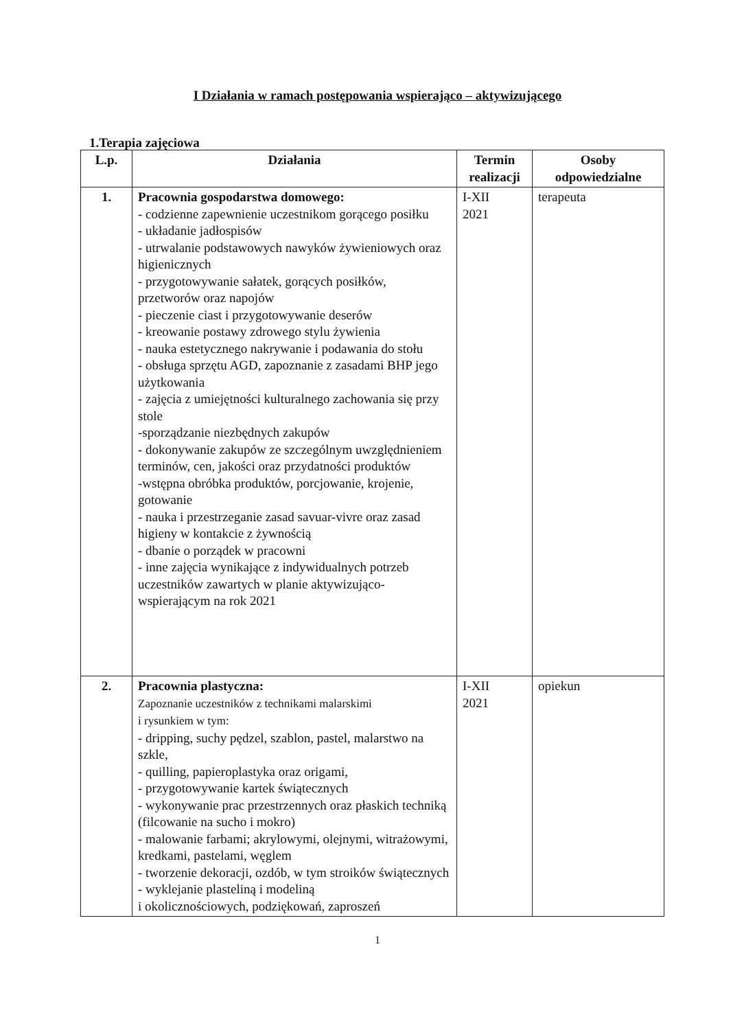I Działania w ramach postępowania wspierająco – aktywizującego
1.Terapia zajęciowa
| L.p. | Działania | Termin realizacji | Osoby odpowiedzialne |
| --- | --- | --- | --- |
| 1. | Pracownia gospodarstwa domowego: - codzienne zapewnienie uczestnikom gorącego posiłku - układanie jadłospisów - utrwalanie podstawowych nawyków żywieniowych oraz higienicznych - przygotowywanie sałatek, gorących posiłków, przetworów oraz napojów - pieczenie ciast i przygotowywanie deserów - kreowanie postawy zdrowego stylu żywienia - nauka estetycznego nakrywanie i podawania do stołu - obsługa sprzętu AGD, zapoznanie z zasadami BHP jego użytkowania - zajęcia z umiejętności kulturalnego zachowania się przy stole -sporządzanie niezbędnych zakupów - dokonywanie zakupów ze szczególnym uwzględnieniem terminów, cen, jakości oraz przydatności produktów -wstępna obróbka produktów, porcjowanie, krojenie, gotowanie - nauka i przestrzeganie zasad savuar-vivre oraz zasad higieny w kontakcie z żywnością - dbanie o porządek w pracowni - inne zajęcia wynikające z indywidualnych potrzeb uczestników zawartych w planie aktywizująco-wspierającym na rok 2021 | I-XII 2021 | terapeuta |
| 2. | Pracownia plastyczna: Zapoznanie uczestników z technikami malarskimi i rysunkiem w tym: - dripping, suchy pędzel, szablon, pastel, malarstwo na szkle, - quilling, papieroplastyka oraz origami, - przygotowywanie kartek świątecznych - wykonywanie prac przestrzennych oraz płaskich techniką (filcowanie na sucho i mokro) - malowanie farbami; akrylowymi, olejnymi, witrażowymi, kredkami, pastelami, węglem - tworzenie dekoracji, ozdób, w tym stroików świątecznych - wyklejanie plasteliną i modeliną i okolicznościowych, podziękowań, zaproszeń | I-XII 2021 | opiekun |
1